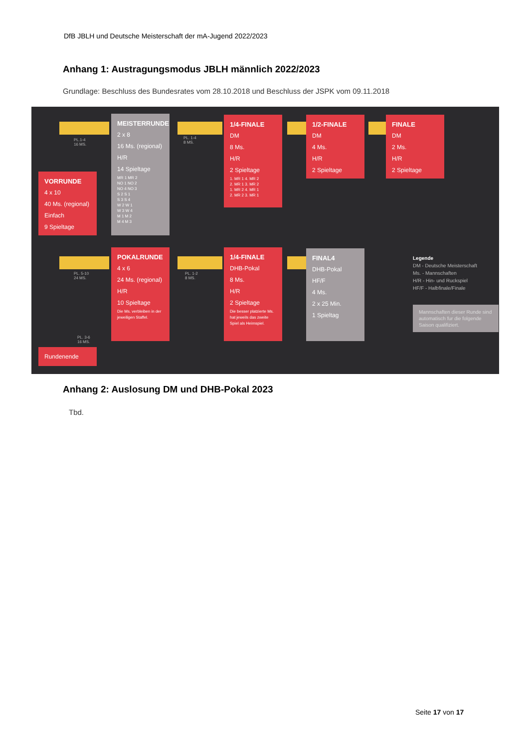DfB JBLH und Deutsche Meisterschaft der mA-Jugend 2022/2023
Anhang 1: Austragungsmodus JBLH männlich 2022/2023
Grundlage: Beschluss des Bundesrates vom 28.10.2018 und Beschluss der JSPK vom 09.11.2018
VORRUNDE
4 x 10
40 Ms. (regional)
Einfach
9 Spieltage
PL.1-4
16 MS.
MEISTERRUNDE
2 x 8
16 Ms. (regional)
H/R
14 Spieltage
MR 1 MR 2
NO 1 NO 2
NO 4 NO 3
S 2 S 1
S 3 S 4
W 2 W 1
W 3 W 4
M 1 M 2
M 4 M 3
PL. 1-4
8 MS.
1/4-FINALE
DM
8 Ms.
H/R
2 Spieltage
1. MR 1 4. MR 2
2. MR 1 3. MR 2
1. MR 2 4. MR 1
2. MR 2 3. MR 1
1/2-FINALE
DM
4 Ms.
H/R
2 Spieltage
FINALE
DM
2 Ms.
H/R
2 Spieltage
PL. 5-10
24 MS.
POKALRUNDE
4 x 6
24 Ms. (regional)
H/R
10 Spieltage
Die Ms. verbleiben in der jeweiligen Staffel.
PL. 1-2
8 MS.
1/4-FINALE
DHB-Pokal
8 Ms.
H/R
2 Spieltage
Die besser platzierte Ms. hat jeweils das zweite Spiel als Heimspiel.
FINAL4
DHB-Pokal
HF/F
4 Ms.
2 x 25 Min.
1 Spieltag
Legende
DM - Deutsche Meisterschaft
Ms. - Mannschaften
H/R - Hin- und Ruckspiel
HF/F - Halbfinale/Finale
Mannschaften dieser Runde sind automatisch fur die folgende Saison qualifiziert.
PL. 3-6
16 MS.
Rundenende
Anhang 2: Auslosung DM und DHB-Pokal 2023
Tbd.
Seite 17 von 17